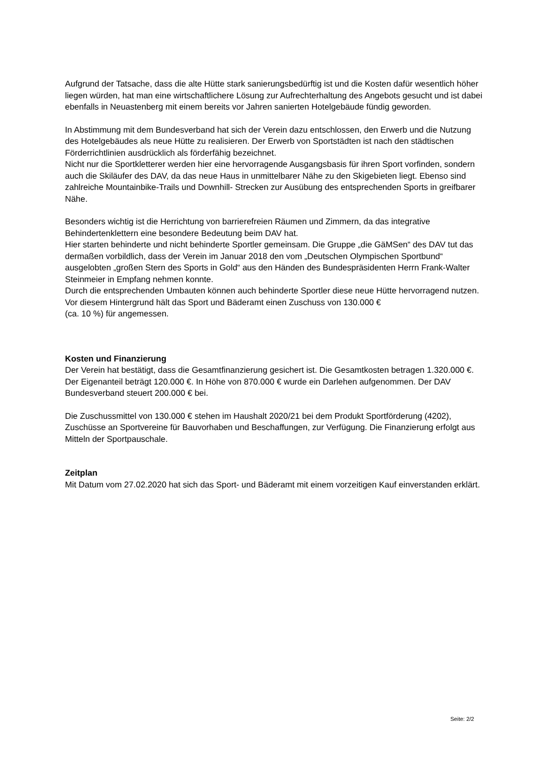Aufgrund der Tatsache, dass die alte Hütte stark sanierungsbedürftig ist und die Kosten dafür wesentlich höher liegen würden, hat man eine wirtschaftlichere Lösung zur Aufrechterhaltung des Angebots gesucht und ist dabei ebenfalls in Neuastenberg mit einem bereits vor Jahren sanierten Hotelgebäude fündig geworden.
In Abstimmung mit dem Bundesverband hat sich der Verein dazu entschlossen, den Erwerb und die Nutzung des Hotelgebäudes als neue Hütte zu realisieren. Der Erwerb von Sportstädten ist nach den städtischen Förderrichtlinien ausdrücklich als förderfähig bezeichnet.
Nicht nur die Sportkletterer werden hier eine hervorragende Ausgangsbasis für ihren Sport vorfinden, sondern auch die Skiläufer des DAV, da das neue Haus in unmittelbarer Nähe zu den Skigebieten liegt. Ebenso sind zahlreiche Mountainbike-Trails und Downhill- Strecken zur Ausübung des entsprechenden Sports in greifbarer Nähe.
Besonders wichtig ist die Herrichtung von barrierefreien Räumen und Zimmern, da das integrative Behindertenklettern eine besondere Bedeutung beim DAV hat.
Hier starten behinderte und nicht behinderte Sportler gemeinsam. Die Gruppe „die GäMSen“ des DAV tut das dermaßen vorbildlich, dass der Verein im Januar 2018 den vom „Deutschen Olympischen Sportbund“ ausgelobten „großen Stern des Sports in Gold“ aus den Händen des Bundespräsidenten Herrn Frank-Walter Steinmeier in Empfang nehmen konnte.
Durch die entsprechenden Umbauten können auch behinderte Sportler diese neue Hütte hervorragend nutzen.
Vor diesem Hintergrund hält das Sport und Bäderamt einen Zuschuss von 130.000 €
(ca. 10 %) für angemessen.
Kosten und Finanzierung
Der Verein hat bestätigt, dass die Gesamtfinanzierung gesichert ist. Die Gesamtkosten betragen 1.320.000 €. Der Eigenanteil beträgt 120.000 €. In Höhe von 870.000 € wurde ein Darlehen aufgenommen. Der DAV Bundesverband steuert 200.000 € bei.
Die Zuschussmittel von 130.000 € stehen im Haushalt 2020/21 bei dem Produkt Sportförderung (4202), Zuschüsse an Sportvereine für Bauvorhaben und Beschaffungen, zur Verfügung. Die Finanzierung erfolgt aus Mitteln der Sportpauschale.
Zeitplan
Mit Datum vom 27.02.2020 hat sich das Sport- und Bäderamt mit einem vorzeitigen Kauf einverstanden erklärt.
Seite: 2/2